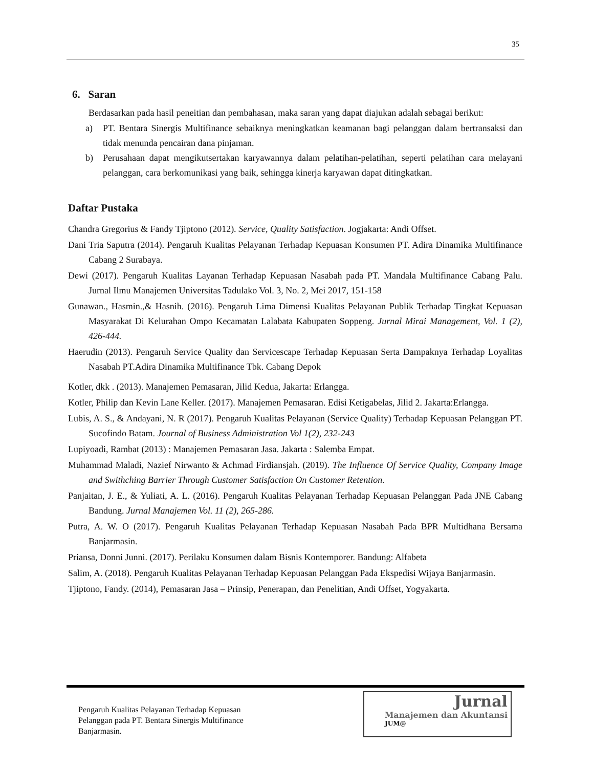35
6. Saran
Berdasarkan pada hasil peneitian dan pembahasan, maka saran yang dapat diajukan adalah sebagai berikut:
a) PT. Bentara Sinergis Multifinance sebaiknya meningkatkan keamanan bagi pelanggan dalam bertransaksi dan tidak menunda pencairan dana pinjaman.
b) Perusahaan dapat mengikutsertakan karyawannya dalam pelatihan-pelatihan, seperti pelatihan cara melayani pelanggan, cara berkomunikasi yang baik, sehingga kinerja karyawan dapat ditingkatkan.
Daftar Pustaka
Chandra Gregorius & Fandy Tjiptono (2012). Service, Quality Satisfaction. Jogjakarta: Andi Offset.
Dani Tria Saputra (2014). Pengaruh Kualitas Pelayanan Terhadap Kepuasan Konsumen PT. Adira Dinamika Multifinance Cabang 2 Surabaya.
Dewi (2017). Pengaruh Kualitas Layanan Terhadap Kepuasan Nasabah pada PT. Mandala Multifinance Cabang Palu. Jurnal Ilmu Manajemen Universitas Tadulako Vol. 3, No. 2, Mei 2017, 151-158
Gunawan., Hasmin.,& Hasnih. (2016). Pengaruh Lima Dimensi Kualitas Pelayanan Publik Terhadap Tingkat Kepuasan Masyarakat Di Kelurahan Ompo Kecamatan Lalabata Kabupaten Soppeng. Jurnal Mirai Management, Vol. 1 (2), 426-444.
Haerudin (2013). Pengaruh Service Quality dan Servicescape Terhadap Kepuasan Serta Dampaknya Terhadap Loyalitas Nasabah PT.Adira Dinamika Multifinance Tbk. Cabang Depok
Kotler, dkk . (2013). Manajemen Pemasaran, Jilid Kedua, Jakarta: Erlangga.
Kotler, Philip dan Kevin Lane Keller. (2017). Manajemen Pemasaran. Edisi Ketigabelas, Jilid 2. Jakarta:Erlangga.
Lubis, A. S., & Andayani, N. R (2017). Pengaruh Kualitas Pelayanan (Service Quality) Terhadap Kepuasan Pelanggan PT. Sucofindo Batam. Journal of Business Administration Vol 1(2), 232-243
Lupiyoadi, Rambat (2013) : Manajemen Pemasaran Jasa. Jakarta : Salemba Empat.
Muhammad Maladi, Nazief Nirwanto & Achmad Firdiansjah. (2019). The Influence Of Service Quality, Company Image and Swithching Barrier Through Customer Satisfaction On Customer Retention.
Panjaitan, J. E., & Yuliati, A. L. (2016). Pengaruh Kualitas Pelayanan Terhadap Kepuasan Pelanggan Pada JNE Cabang Bandung. Jurnal Manajemen Vol. 11 (2), 265-286.
Putra, A. W. O (2017). Pengaruh Kualitas Pelayanan Terhadap Kepuasan Nasabah Pada BPR Multidhana Bersama Banjarmasin.
Priansa, Donni Junni. (2017). Perilaku Konsumen dalam Bisnis Kontemporer. Bandung: Alfabeta
Salim, A. (2018). Pengaruh Kualitas Pelayanan Terhadap Kepuasan Pelanggan Pada Ekspedisi Wijaya Banjarmasin.
Tjiptono, Fandy. (2014), Pemasaran Jasa – Prinsip, Penerapan, dan Penelitian, Andi Offset, Yogyakarta.
Pengaruh Kualitas Pelayanan Terhadap Kepuasan
Pelanggan pada PT. Bentara Sinergis Multifinance
Banjarmasin.
Jurnal
Manajemen dan Akuntansi
JUM@